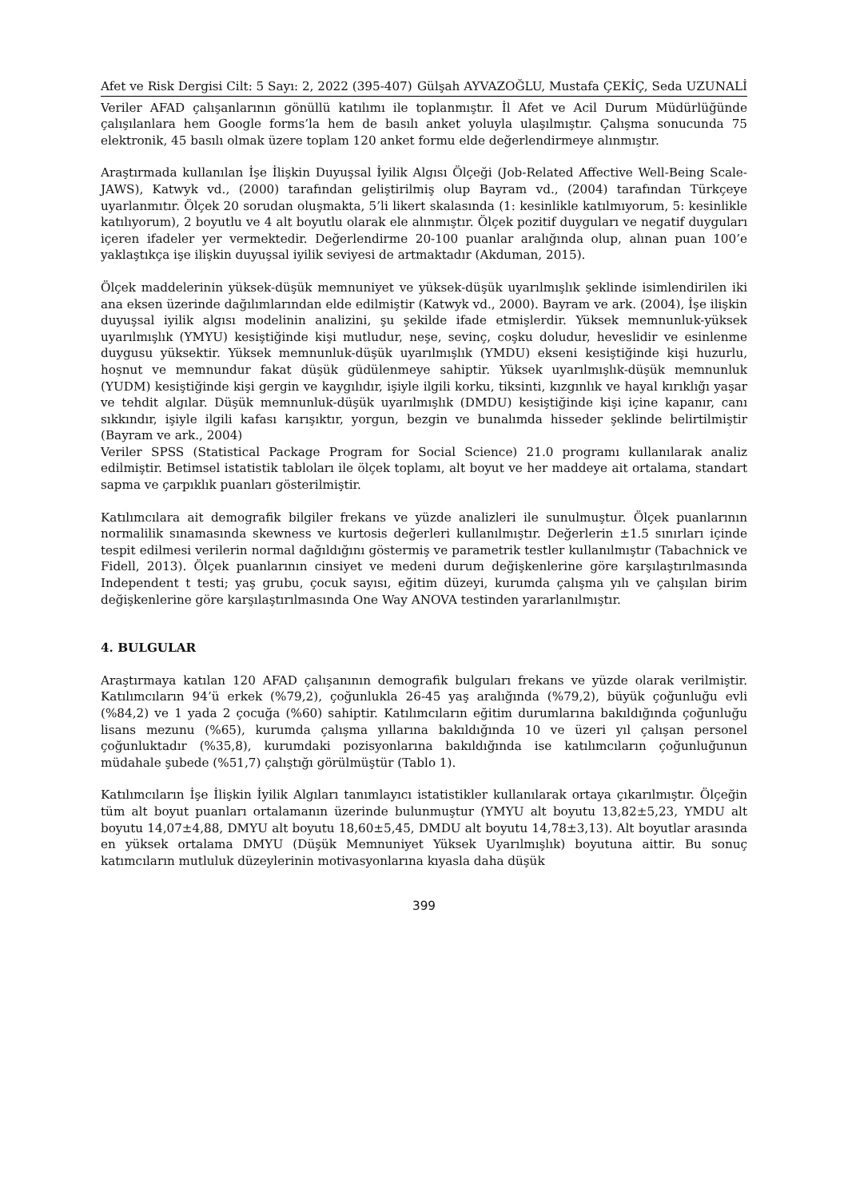Afet ve Risk Dergisi Cilt: 5 Sayı: 2, 2022 (395-407) Gülşah AYVAZOĞLU, Mustafa ÇEKİÇ, Seda UZUNALİ
Veriler AFAD çalışanlarının gönüllü katılımı ile toplanmıştır. İl Afet ve Acil Durum Müdürlüğünde çalışılanlara hem Google forms’la hem de basılı anket yoluyla ulaşılmıştır. Çalışma sonucunda 75 elektronik, 45 basılı olmak üzere toplam 120 anket formu elde değerlendirmeye alınmıştır.
Araştırmada kullanılan İşe İlişkin Duyuşsal İyilik Algısı Ölçeği (Job-Related Affective Well-Being Scale- JAWS), Katwyk vd., (2000) tarafından geliştirilmiş olup Bayram vd., (2004) tarafından Türkçeye uyarlanmıtır. Ölçek 20 sorudan oluşmakta, 5’li likert skalasında (1: kesinlikle katılmıyorum, 5: kesinlikle katılıyorum), 2 boyutlu ve 4 alt boyutlu olarak ele alınmıştır. Ölçek pozitif duyguları ve negatif duyguları içeren ifadeler yer vermektedir. Değerlendirme 20-100 puanlar aralığında olup, alınan puan 100’e yaklaştıkça işe ilişkin duyuşsal iyilik seviyesi de artmaktadır (Akduman, 2015).
Ölçek maddelerinin yüksek-düşük memnuniyet ve yüksek-düşük uyarılmışlık şeklinde isimlendirilen iki ana eksen üzerinde dağılımlarından elde edilmiştir (Katwyk vd., 2000). Bayram ve ark. (2004), İşe ilişkin duyuşsal iyilik algısı modelinin analizini, şu şekilde ifade etmişlerdir. Yüksek memnunluk-yüksek uyarılmışlık (YMYU) kesiştiğinde kişi mutludur, neşe, sevinç, coşku doludur, heveslidir ve esinlenme duygusu yüksektir. Yüksek memnunluk-düşük uyarılmışlık (YMDU) ekseni kesiştiğinde kişi huzurlu, hoşnut ve memnundur fakat düşük güdülenmeye sahiptir. Yüksek uyarılmışlık-düşük memnunluk (YUDM) kesiştiğinde kişi gergin ve kaygılıdır, işiyle ilgili korku, tiksinti, kızgınlık ve hayal kırıklığı yaşar ve tehdit algılar. Düşük memnunluk-düşük uyarılmışlık (DMDU) kesiştiğinde kişi içine kapanır, canı sıkkındır, işiyle ilgili kafası karışıktır, yorgun, bezgin ve bunalımda hisseder şeklinde belirtilmiştir (Bayram ve ark., 2004)
Veriler SPSS (Statistical Package Program for Social Science) 21.0 programı kullanılarak analiz edilmiştir. Betimsel istatistik tabloları ile ölçek toplamı, alt boyut ve her maddeye ait ortalama, standart sapma ve çarpıklık puanları gösterilmiştir.
Katılımcılara ait demografik bilgiler frekans ve yüzde analizleri ile sunulmuştur. Ölçek puanlarının normalilik sınamasında skewness ve kurtosis değerleri kullanılmıştır. Değerlerin ±1.5 sınırları içinde tespit edilmesi verilerin normal dağıldığını göstermiş ve parametrik testler kullanılmıştır (Tabachnick ve Fidell, 2013). Ölçek puanlarının cinsiyet ve medeni durum değişkenlerine göre karşılaştırılmasında Independent t testi; yaş grubu, çocuk sayısı, eğitim düzeyi, kurumda çalışma yılı ve çalışılan birim değişkenlerine göre karşılaştırılmasında One Way ANOVA testinden yararlanılmıştır.
4. BULGULAR
Araştırmaya katılan 120 AFAD çalışanının demografik bulguları frekans ve yüzde olarak verilmiştir. Katılımcıların 94’ü erkek (%79,2), çoğunlukla 26-45 yaş aralığında (%79,2), büyük çoğunluğu evli (%84,2) ve 1 yada 2 çocuğa (%60) sahiptir. Katılımcıların eğitim durumlarına bakıldığında çoğunluğu lisans mezunu (%65), kurumda çalışma yıllarına bakıldığında 10 ve üzeri yıl çalışan personel çoğunluktadır (%35,8), kurumdaki pozisyonlarına bakıldığında ise katılımcıların çoğunluğunun müdahale şubede (%51,7) çalıştığı görülmüştür (Tablo 1).
Katılımcıların İşe İlişkin İyilik Algıları tanımlayıcı istatistikler kullanılarak ortaya çıkarılmıştır. Ölçeğin tüm alt boyut puanları ortalamanın üzerinde bulunmuştur (YMYU alt boyutu 13,82±5,23, YMDU alt boyutu 14,07±4,88, DMYU alt boyutu 18,60±5,45, DMDU alt boyutu 14,78±3,13). Alt boyutlar arasında en yüksek ortalama DMYU (Düşük Memnuniyet Yüksek Uyarılmışlık) boyutuna aittir. Bu sonuç katımcıların mutluluk düzeylerinin motivasyonlarına kıyasla daha düşük
399